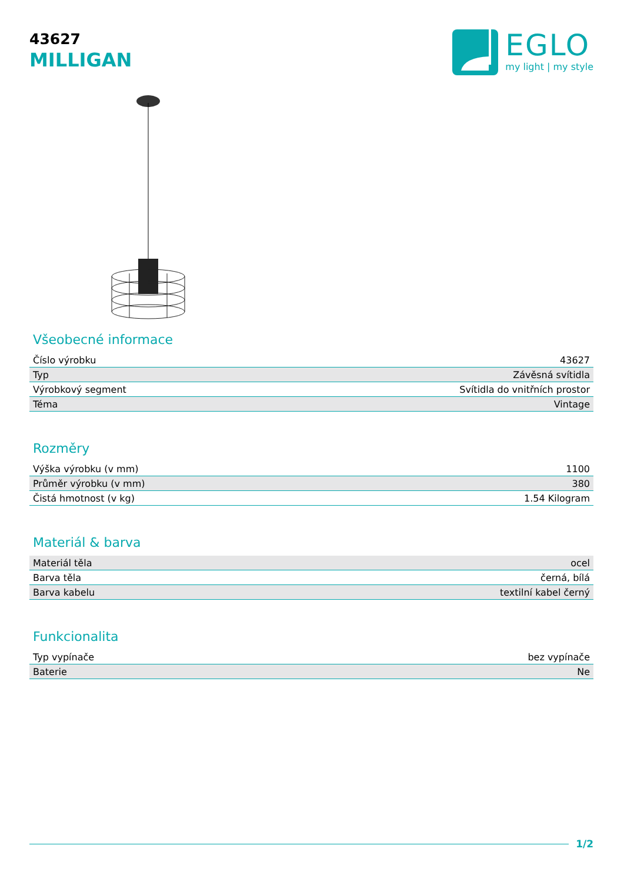43627
MILLIGAN
EGLO
my light | my style
Všeobecné informace
| Číslo výrobku | 43627 |
| Typ | Závěsná svítidla |
| Výrobkový segment | Svítidla do vnitřních prostor |
| Téma | Vintage |
Rozměry
| Výška výrobku (v mm) | 1100 |
| Průměr výrobku (v mm) | 380 |
| Čistá hmotnost (v kg) | 1.54 Kilogram |
Materiál & barva
| Materiál těla | ocel |
| Barva těla | černá, bílá |
| Barva kabelu | textilní kabel černý |
Funkcionalita
| Typ vypínače | bez vypínače |
| Baterie | Ne |
1/2